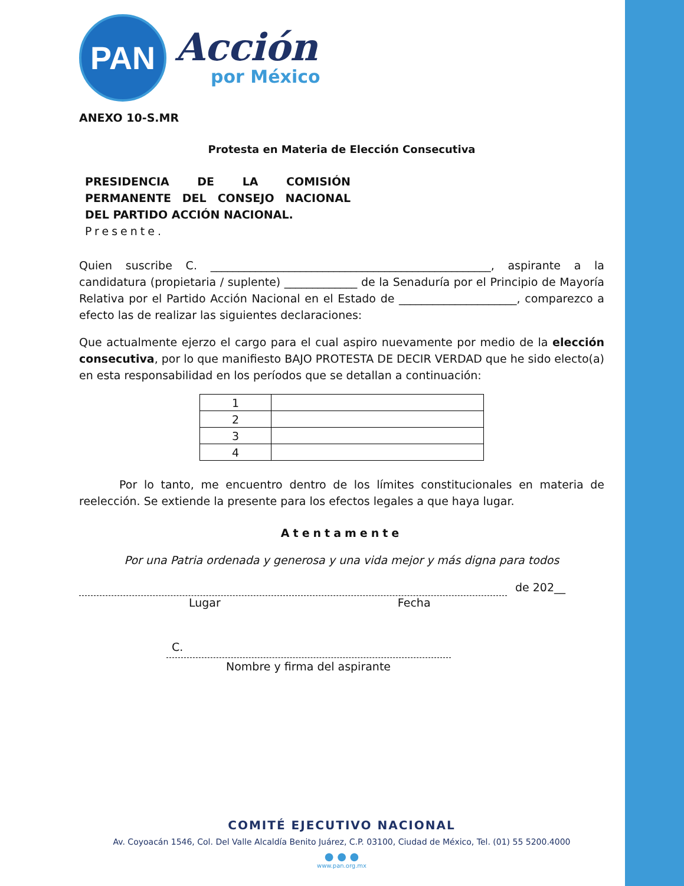PAN
Acción
por México
ANEXO 10-S.MR
Protesta en Materia de Elección Consecutiva
PRESIDENCIA DE LA COMISIÓN PERMANENTE DEL CONSEJO NACIONAL DEL PARTIDO ACCIÓN NACIONAL.
Presente.
Quien suscribe C. __________________________________________________, aspirante a la candidatura (propietaria / suplente) _____________ de la Senaduría por el Principio de Mayoría Relativa por el Partido Acción Nacional en el Estado de _____________________, comparezco a efecto las de realizar las siguientes declaraciones:
Que actualmente ejerzo el cargo para el cual aspiro nuevamente por medio de la elección consecutiva, por lo que manifiesto BAJO PROTESTA DE DECIR VERDAD que he sido electo(a) en esta responsabilidad en los períodos que se detallan a continuación:
| 1 | |
| 2 | |
| 3 | |
| 4 | |
Por lo tanto, me encuentro dentro de los límites constitucionales en materia de reelección. Se extiende la presente para los efectos legales a que haya lugar.
Atentamente
Por una Patria ordenada y generosa y una vida mejor y más digna para todos
de 202__
Lugar Fecha
C.
Nombre y firma del aspirante
COMITÉ EJECUTIVO NACIONAL
Av. Coyoacán 1546, Col. Del Valle Alcaldía Benito Juárez, C.P. 03100, Ciudad de México, Tel. (01) 55 5200.4000
● ● ●
www.pan.org.mx